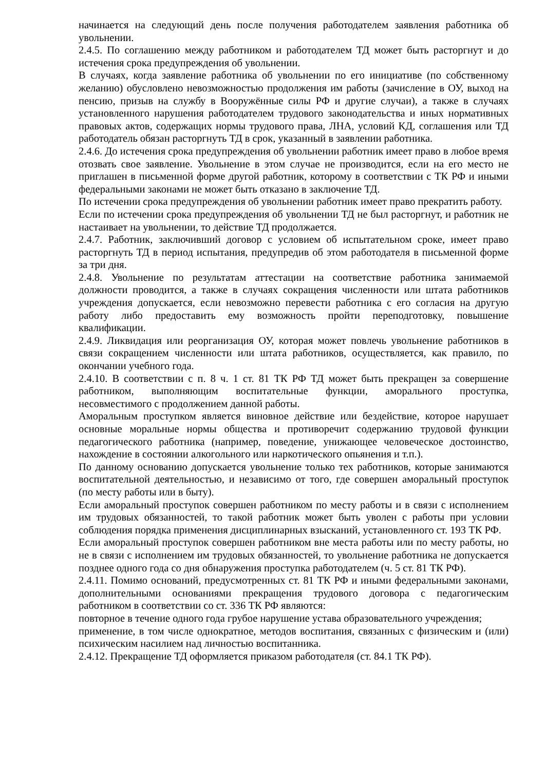начинается на следующий день после получения работодателем заявления работника об увольнении.
2.4.5. По соглашению между работником и работодателем ТД может быть расторгнут и до истечения срока предупреждения об увольнении.
В случаях, когда заявление работника об увольнении по его инициативе (по собственному желанию) обусловлено невозможностью продолжения им работы (зачисление в ОУ, выход на пенсию, призыв на службу в Вооружённые силы РФ и другие случаи), а также в случаях установленного нарушения работодателем трудового законодательства и иных нормативных правовых актов, содержащих нормы трудового права, ЛНА, условий КД, соглашения или ТД работодатель обязан расторгнуть ТД в срок, указанный в заявлении работника.
2.4.6. До истечения срока предупреждения об увольнении работник имеет право в любое время отозвать свое заявление. Увольнение в этом случае не производится, если на его место не приглашен в письменной форме другой работник, которому в соответствии с ТК РФ и иными федеральными законами не может быть отказано в заключение ТД.
По истечении срока предупреждения об увольнении работник имеет право прекратить работу.
Если по истечении срока предупреждения об увольнении ТД не был расторгнут, и работник не настаивает на увольнении, то действие ТД продолжается.
2.4.7. Работник, заключивший договор с условием об испытательном сроке, имеет право расторгнуть ТД в период испытания, предупредив об этом работодателя в письменной форме за три дня.
2.4.8. Увольнение по результатам аттестации на соответствие работника занимаемой должности проводится, а также в случаях сокращения численности или штата работников учреждения допускается, если невозможно перевести работника с его согласия на другую работу либо предоставить ему возможность пройти переподготовку, повышение квалификации.
2.4.9. Ликвидация или реорганизация ОУ, которая может повлечь увольнение работников в связи сокращением численности или штата работников, осуществляется, как правило, по окончании учебного года.
2.4.10. В соответствии с п. 8 ч. 1 ст. 81 ТК РФ ТД может быть прекращен за совершение работником, выполняющим воспитательные функции, аморального проступка, несовместимого с продолжением данной работы.
Аморальным проступком является виновное действие или бездействие, которое нарушает основные моральные нормы общества и противоречит содержанию трудовой функции педагогического работника (например, поведение, унижающее человеческое достоинство, нахождение в состоянии алкогольного или наркотического опьянения и т.п.).
По данному основанию допускается увольнение только тех работников, которые занимаются воспитательной деятельностью, и независимо от того, где совершен аморальный проступок (по месту работы или в быту).
Если аморальный проступок совершен работником по месту работы и в связи с исполнением им трудовых обязанностей, то такой работник может быть уволен с работы при условии соблюдения порядка применения дисциплинарных взысканий, установленного ст. 193 ТК РФ.
Если аморальный проступок совершен работником вне места работы или по месту работы, но не в связи с исполнением им трудовых обязанностей, то увольнение работника не допускается позднее одного года со дня обнаружения проступка работодателем (ч. 5 ст. 81 ТК РФ).
2.4.11. Помимо оснований, предусмотренных ст. 81 ТК РФ и иными федеральными законами, дополнительными основаниями прекращения трудового договора с педагогическим работником в соответствии со ст. 336 ТК РФ являются:
повторное в течение одного года грубое нарушение устава образовательного учреждения;
применение, в том числе однократное, методов воспитания, связанных с физическим и (или) психическим насилием над личностью воспитанника.
2.4.12. Прекращение ТД оформляется приказом работодателя (ст. 84.1 ТК РФ).